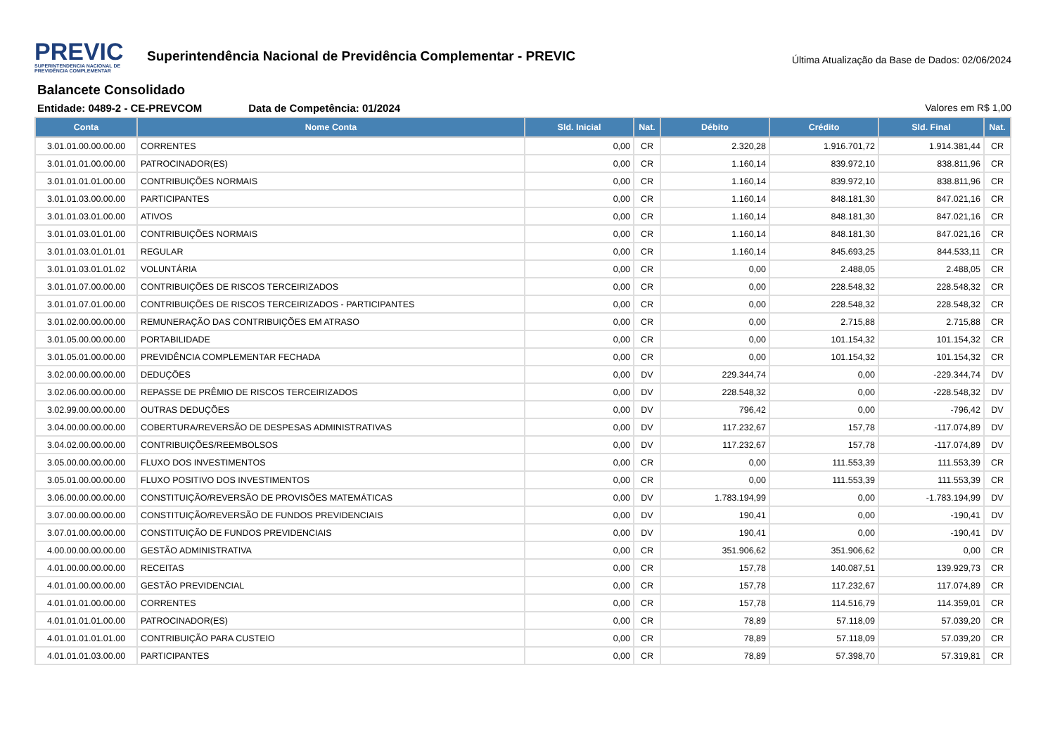PREVIC
SUPERINTENDENCIA NACIONAL DE PREVIDÊNCIA COMPLEMENTAR
Superintendência Nacional de Previdência Complementar - PREVIC
Última Atualização da Base de Dados: 02/06/2024
Balancete Consolidado
Entidade: 0489-2 - CE-PREVCOM Data de Competência: 01/2024 Valores em R$ 1,00
| Conta | Nome Conta | Sld. Inicial | Nat. | Débito | Crédito | Sld. Final | Nat. |
| --- | --- | --- | --- | --- | --- | --- | --- |
| 3.01.01.00.00.00.00 | CORRENTES | 0,00 | CR | 2.320,28 | 1.916.701,72 | 1.914.381,44 | CR |
| 3.01.01.01.00.00.00 | PATROCINADOR(ES) | 0,00 | CR | 1.160,14 | 839.972,10 | 838.811,96 | CR |
| 3.01.01.01.01.00.00 | CONTRIBUIÇÕES NORMAIS | 0,00 | CR | 1.160,14 | 839.972,10 | 838.811,96 | CR |
| 3.01.01.03.00.00.00 | PARTICIPANTES | 0,00 | CR | 1.160,14 | 848.181,30 | 847.021,16 | CR |
| 3.01.01.03.01.00.00 | ATIVOS | 0,00 | CR | 1.160,14 | 848.181,30 | 847.021,16 | CR |
| 3.01.01.03.01.01.00 | CONTRIBUIÇÕES NORMAIS | 0,00 | CR | 1.160,14 | 848.181,30 | 847.021,16 | CR |
| 3.01.01.03.01.01.01 | REGULAR | 0,00 | CR | 1.160,14 | 845.693,25 | 844.533,11 | CR |
| 3.01.01.03.01.01.02 | VOLUNTÁRIA | 0,00 | CR | 0,00 | 2.488,05 | 2.488,05 | CR |
| 3.01.01.07.00.00.00 | CONTRIBUIÇÕES DE RISCOS TERCEIRIZADOS | 0,00 | CR | 0,00 | 228.548,32 | 228.548,32 | CR |
| 3.01.01.07.01.00.00 | CONTRIBUIÇÕES DE RISCOS TERCEIRIZADOS - PARTICIPANTES | 0,00 | CR | 0,00 | 228.548,32 | 228.548,32 | CR |
| 3.01.02.00.00.00.00 | REMUNERAÇÃO DAS CONTRIBUIÇÕES EM ATRASO | 0,00 | CR | 0,00 | 2.715,88 | 2.715,88 | CR |
| 3.01.05.00.00.00.00 | PORTABILIDADE | 0,00 | CR | 0,00 | 101.154,32 | 101.154,32 | CR |
| 3.01.05.01.00.00.00 | PREVIDÊNCIA COMPLEMENTAR FECHADA | 0,00 | CR | 0,00 | 101.154,32 | 101.154,32 | CR |
| 3.02.00.00.00.00.00 | DEDUÇÕES | 0,00 | DV | 229.344,74 | 0,00 | -229.344,74 | DV |
| 3.02.06.00.00.00.00 | REPASSE DE PRÊMIO DE RISCOS TERCEIRIZADOS | 0,00 | DV | 228.548,32 | 0,00 | -228.548,32 | DV |
| 3.02.99.00.00.00.00 | OUTRAS DEDUÇÕES | 0,00 | DV | 796,42 | 0,00 | -796,42 | DV |
| 3.04.00.00.00.00.00 | COBERTURA/REVERSÃO DE DESPESAS ADMINISTRATIVAS | 0,00 | DV | 117.232,67 | 157,78 | -117.074,89 | DV |
| 3.04.02.00.00.00.00 | CONTRIBUIÇÕES/REEMBOLSOS | 0,00 | DV | 117.232,67 | 157,78 | -117.074,89 | DV |
| 3.05.00.00.00.00.00 | FLUXO DOS INVESTIMENTOS | 0,00 | CR | 0,00 | 111.553,39 | 111.553,39 | CR |
| 3.05.01.00.00.00.00 | FLUXO POSITIVO DOS INVESTIMENTOS | 0,00 | CR | 0,00 | 111.553,39 | 111.553,39 | CR |
| 3.06.00.00.00.00.00 | CONSTITUIÇÃO/REVERSÃO DE PROVISÕES MATEMÁTICAS | 0,00 | DV | 1.783.194,99 | 0,00 | -1.783.194,99 | DV |
| 3.07.00.00.00.00.00 | CONSTITUIÇÃO/REVERSÃO DE FUNDOS PREVIDENCIAIS | 0,00 | DV | 190,41 | 0,00 | -190,41 | DV |
| 3.07.01.00.00.00.00 | CONSTITUIÇÃO DE FUNDOS PREVIDENCIAIS | 0,00 | DV | 190,41 | 0,00 | -190,41 | DV |
| 4.00.00.00.00.00.00 | GESTÃO ADMINISTRATIVA | 0,00 | CR | 351.906,62 | 351.906,62 | 0,00 | CR |
| 4.01.00.00.00.00.00 | RECEITAS | 0,00 | CR | 157,78 | 140.087,51 | 139.929,73 | CR |
| 4.01.01.00.00.00.00 | GESTÃO PREVIDENCIAL | 0,00 | CR | 157,78 | 117.232,67 | 117.074,89 | CR |
| 4.01.01.01.00.00.00 | CORRENTES | 0,00 | CR | 157,78 | 114.516,79 | 114.359,01 | CR |
| 4.01.01.01.01.00.00 | PATROCINADOR(ES) | 0,00 | CR | 78,89 | 57.118,09 | 57.039,20 | CR |
| 4.01.01.01.01.01.00 | CONTRIBUIÇÃO PARA CUSTEIO | 0,00 | CR | 78,89 | 57.118,09 | 57.039,20 | CR |
| 4.01.01.01.03.00.00 | PARTICIPANTES | 0,00 | CR | 78,89 | 57.398,70 | 57.319,81 | CR |